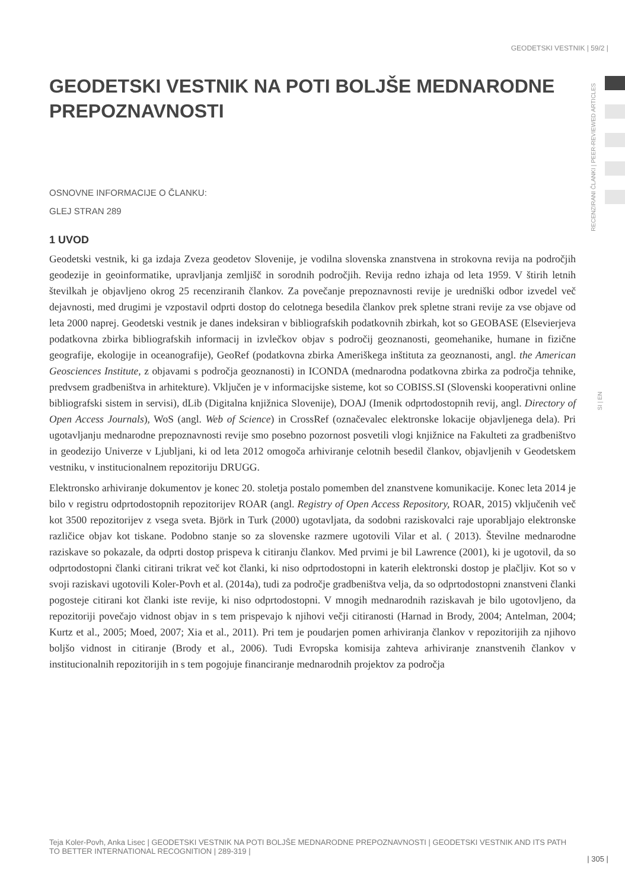GEODETSKI VESTNIK | 59/2 |
RECENZIRANI ČLANKI | PEER-REVIEWED ARTICLES
GEODETSKI VESTNIK NA POTI BOLJŠE MEDNARODNE PREPOZNAVNOSTI
OSNOVNE INFORMACIJE O ČLANKU:
GLEJ STRAN 289
1 UVOD
Geodetski vestnik, ki ga izdaja Zveza geodetov Slovenije, je vodilna slovenska znanstvena in strokovna revija na področjih geodezije in geoinformatike, upravljanja zemljišč in sorodnih področjih. Revija redno izhaja od leta 1959. V štirih letnih številkah je objavljeno okrog 25 recenziranih člankov. Za povečanje prepoznavnosti revije je uredniški odbor izvedel več dejavnosti, med drugimi je vzpostavil odprti dostop do celotnega besedila člankov prek spletne strani revije za vse objave od leta 2000 naprej. Geodetski vestnik je danes indeksiran v bibliografskih podatkovnih zbirkah, kot so GEOBASE (Elsevierjeva podatkovna zbirka bibliografskih informacij in izvlečkov objav s področij geoznanosti, geomehanike, humane in fizične geografije, ekologije in oceanografije), GeoRef (podatkovna zbirka Ameriškega inštituta za geoznanosti, angl. the American Geosciences Institute, z objavami s področja geoznanosti) in ICONDA (mednarodna podatkovna zbirka za področja tehnike, predvsem gradbeništva in arhitekture). Vključen je v informacijske sisteme, kot so COBISS.SI (Slovenski kooperativni online bibliografski sistem in servisi), dLib (Digitalna knjižnica Slovenije), DOAJ (Imenik odprtodostopnih revij, angl. Directory of Open Access Journals), WoS (angl. Web of Science) in CrossRef (označevalec elektronske lokacije objavljenega dela). Pri ugotavljanju mednarodne prepoznavnosti revije smo posebno pozornost posvetili vlogi knjižnice na Fakulteti za gradbeništvo in geodezijo Univerze v Ljubljani, ki od leta 2012 omogoča arhiviranje celotnih besedil člankov, objavljenih v Geodetskem vestniku, v institucionalnem repozitoriju DRUGG.
Elektronsko arhiviranje dokumentov je konec 20. stoletja postalo pomemben del znanstvene komunikacije. Konec leta 2014 je bilo v registru odprtodostopnih repozitorijev ROAR (angl. Registry of Open Access Repository, ROAR, 2015) vključenih več kot 3500 repozitorijev z vsega sveta. Björk in Turk (2000) ugotavljata, da sodobni raziskovalci raje uporabljajo elektronske različice objav kot tiskane. Podobno stanje so za slovenske razmere ugotovili Vilar et al. ( 2013). Številne mednarodne raziskave so pokazale, da odprti dostop prispeva k citiranju člankov. Med prvimi je bil Lawrence (2001), ki je ugotovil, da so odprtodostopni članki citirani trikrat več kot članki, ki niso odprtodostopni in katerih elektronski dostop je plačljiv. Kot so v svoji raziskavi ugotovili Koler-Povh et al. (2014a), tudi za področje gradbeništva velja, da so odprtodostopni znanstveni članki pogosteje citirani kot članki iste revije, ki niso odprtodostopni. V mnogih mednarodnih raziskavah je bilo ugotovljeno, da repozitoriji povečajo vidnost objav in s tem prispevajo k njihovi večji citiranosti (Harnad in Brody, 2004; Antelman, 2004; Kurtz et al., 2005; Moed, 2007; Xia et al., 2011). Pri tem je poudarjen pomen arhiviranja člankov v repozitorijih za njihovo boljšo vidnost in citiranje (Brody et al., 2006). Tudi Evropska komisija zahteva arhiviranje znanstvenih člankov v institucionalnih repozitorijih in s tem pogojuje financiranje mednarodnih projektov za področja
SI | EN
Teja Koler-Povh, Anka Lisec | GEODETSKI VESTNIK NA POTI BOLJŠE MEDNARODNE PREPOZNAVNOSTI | GEODETSKI VESTNIK AND ITS PATH TO BETTER INTERNATIONAL RECOGNITION | 289-319 |
| 305 |